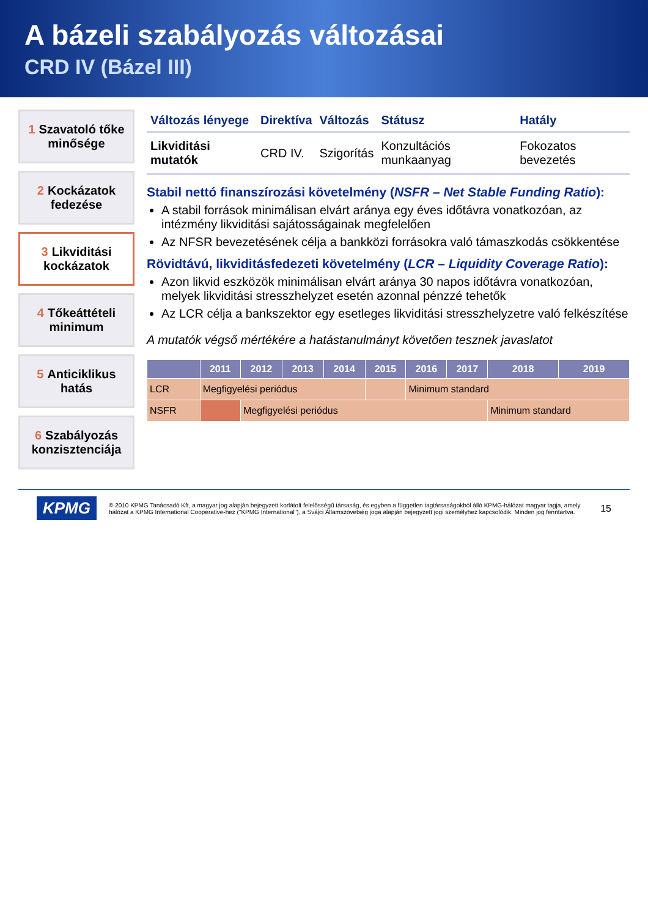A bázeli szabályozás változásai
CRD IV (Bázel III)
1 Szavatoló tőke minősége
2 Kockázatok fedezése
3 Likviditási kockázatok
4 Tőkeáttételi minimum
5 Anticiklikus hatás
6 Szabályozás konzisztenciája
| Változás lényege | Direktíva | Változás | Státusz | Hatály |
| --- | --- | --- | --- | --- |
| Likviditási mutatók | CRD IV. | Szigorítás | Konzultációs munkaanyag | Fokozatos bevezetés |
Stabil nettó finanszírozási követelmény (NSFR – Net Stable Funding Ratio):
A stabil források minimálisan elvárt aránya egy éves időtávra vonatkozóan, az intézmény likviditási sajátosságainak megfelelően
Az NFSR bevezetésének célja a bankközi forrásokra való támaszkodás csökkentése
Rövidtávú, likviditásfedezeti követelmény (LCR – Liquidity Coverage Ratio):
Azon likvid eszközök minimálisan elvárt aránya 30 napos időtávra vonatkozóan, melyek likviditási stresszhelyzet esetén azonnal pénzzé tehetők
Az LCR célja a bankszektor egy esetleges likviditási stresszhelyzetre való felkészítése
A mutatók végső mértékére a hatástanulmányt követően tesznek javaslatot
| | 2011 | 2012 | 2013 | 2014 | 2015 | 2016 | 2017 | 2018 | 2019 |
| --- | --- | --- | --- | --- | --- | --- | --- | --- | --- |
| LCR | Megfigyelési periódus | | | | | Minimum standard | | | |
| NSFR | | Megfigyelési periódus | | | | | | Minimum standard | |
KPMG
© 2010 KPMG Tanácsadó Kft, a magyar jog alapján bejegyzett korlátolt felelősségű társaság, és egyben a független tagtársaságokból álló KPMG-hálózat magyar tagja, amely hálózat a KPMG International Cooperative-hez ("KPMG International"), a Svájci Államszövetség joga alapján bejegyzett jogi személyhez kapcsolódik. Minden jog fenntartva.
15